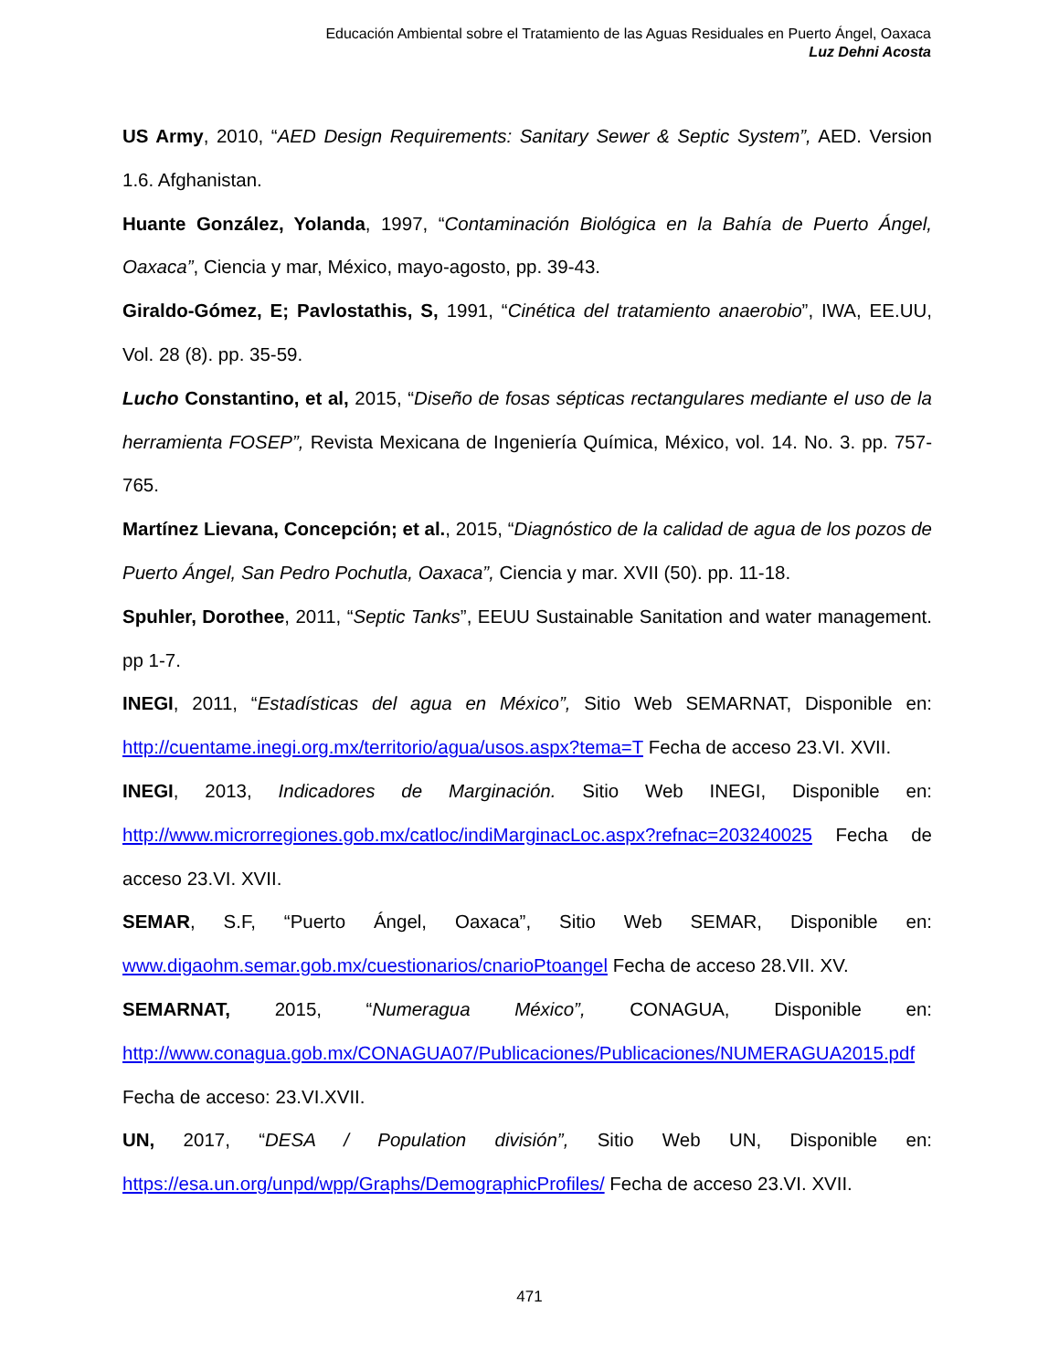Educación Ambiental sobre el Tratamiento de las Aguas Residuales en Puerto Ángel, Oaxaca
Luz Dehni Acosta
US Army, 2010, “AED Design Requirements: Sanitary Sewer & Septic System”, AED. Version 1.6. Afghanistan.
Huante González, Yolanda, 1997, “Contaminación Biológica en la Bahía de Puerto Ángel, Oaxaca”, Ciencia y mar, México, mayo-agosto, pp. 39-43.
Giraldo-Gómez, E; Pavlostathis, S, 1991, “Cinética del tratamiento anaerobio”, IWA, EE.UU, Vol. 28 (8). pp. 35-59.
Lucho Constantino, et al, 2015, “Diseño de fosas sépticas rectangulares mediante el uso de la herramienta FOSEP”, Revista Mexicana de Ingeniería Química, México, vol. 14. No. 3. pp. 757-765.
Martínez Lievana, Concepción; et al., 2015, “Diagnóstico de la calidad de agua de los pozos de Puerto Ángel, San Pedro Pochutla, Oaxaca”, Ciencia y mar. XVII (50). pp. 11-18.
Spuhler, Dorothee, 2011, “Septic Tanks”, EEUU Sustainable Sanitation and water management. pp 1-7.
INEGI, 2011, “Estadísticas del agua en México”, Sitio Web SEMARNAT, Disponible en: http://cuentame.inegi.org.mx/territorio/agua/usos.aspx?tema=T Fecha de acceso 23.VI. XVII.
INEGI, 2013, Indicadores de Marginación. Sitio Web INEGI, Disponible en: http://www.microrregiones.gob.mx/catloc/indiMarginacLoc.aspx?refnac=203240025 Fecha de acceso 23.VI. XVII.
SEMAR, S.F, “Puerto Ángel, Oaxaca”, Sitio Web SEMAR, Disponible en: www.digaohm.semar.gob.mx/cuestionarios/cnarioPtoangel Fecha de acceso 28.VII. XV.
SEMARNAT, 2015, “Numeragua México”, CONAGUA, Disponible en: http://www.conagua.gob.mx/CONAGUA07/Publicaciones/Publicaciones/NUMERAGUA2015.pdf Fecha de acceso: 23.VI.XVII.
UN, 2017, “DESA / Population división”, Sitio Web UN, Disponible en: https://esa.un.org/unpd/wpp/Graphs/DemographicProfiles/ Fecha de acceso 23.VI. XVII.
471